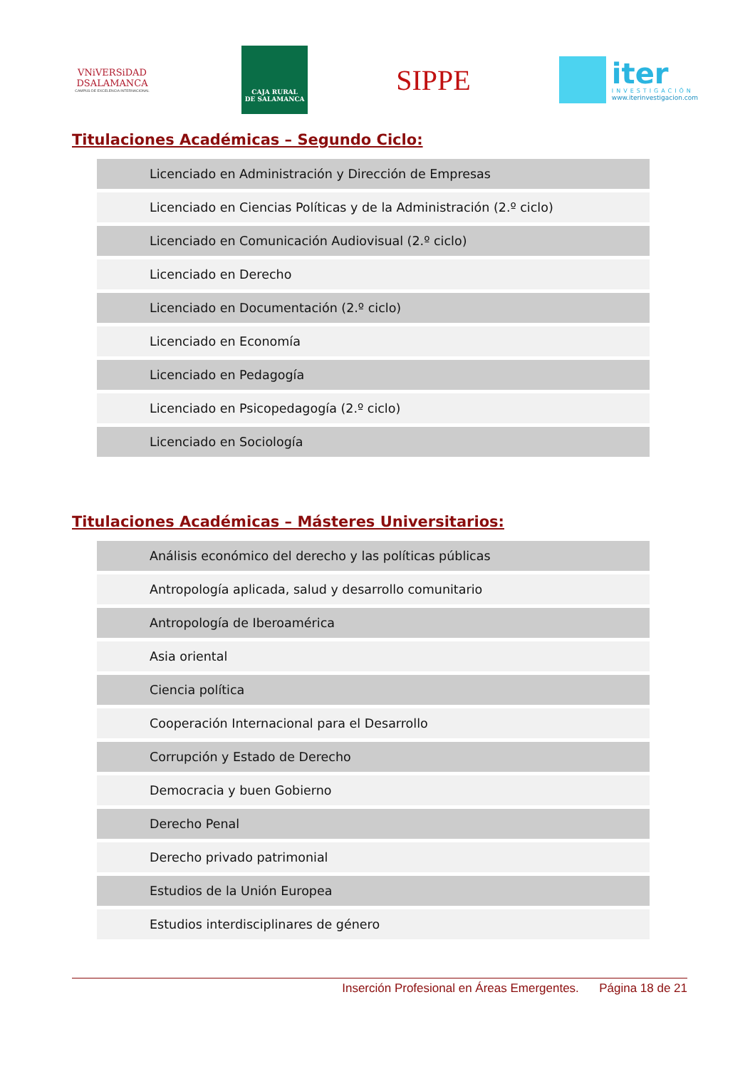VNiVERSiDAD
DSALAMANCA
CAMPUS DE EXCELENCIA INTERNACIONAL
CAJA RURAL
DE SALAMANCA
SIPPE
iter
INVESTIGACIÓN
www.iterinvestigacion.com
Titulaciones Académicas – Segundo Ciclo:
| Licenciado en Administración y Dirección de Empresas |
| Licenciado en Ciencias Políticas y de la Administración (2.º ciclo) |
| Licenciado en Comunicación Audiovisual (2.º ciclo) |
| Licenciado en Derecho |
| Licenciado en Documentación (2.º ciclo) |
| Licenciado en Economía |
| Licenciado en Pedagogía |
| Licenciado en Psicopedagogía (2.º ciclo) |
| Licenciado en Sociología |
Titulaciones Académicas – Másteres Universitarios:
| Análisis económico del derecho y las políticas públicas |
| Antropología aplicada, salud y desarrollo comunitario |
| Antropología de Iberoamérica |
| Asia oriental |
| Ciencia política |
| Cooperación Internacional para el Desarrollo |
| Corrupción y Estado de Derecho |
| Democracia y buen Gobierno |
| Derecho Penal |
| Derecho privado patrimonial |
| Estudios de la Unión Europea |
| Estudios interdisciplinares de género |
Inserción Profesional en Áreas Emergentes. Página 18 de 21